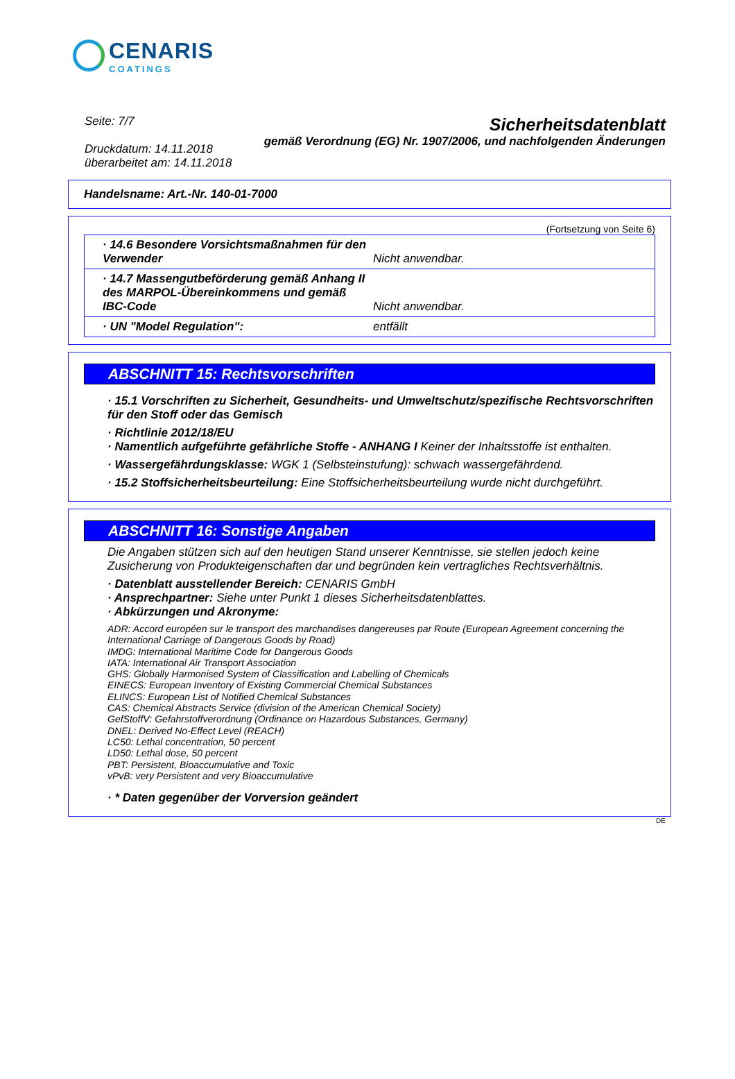CENARIS
COATINGS
Seite: 7/7
Druckdatum: 14.11.2018
überarbeitet am: 14.11.2018
Sicherheitsdatenblatt
gemäß Verordnung (EG) Nr. 1907/2006, und nachfolgenden Änderungen
Handelsname: Art.-Nr. 140-01-7000
(Fortsetzung von Seite 6)
· 14.6 Besondere Vorsichtsmaßnahmen für den Verwender
Nicht anwendbar.
· 14.7 Massengutbeförderung gemäß Anhang II des MARPOL-Übereinkommens und gemäß IBC-Code
Nicht anwendbar.
· UN "Model Regulation": entfällt
ABSCHNITT 15: Rechtsvorschriften
· 15.1 Vorschriften zu Sicherheit, Gesundheits- und Umweltschutz/spezifische Rechtsvorschriften für den Stoff oder das Gemisch
· Richtlinie 2012/18/EU
· Namentlich aufgeführte gefährliche Stoffe - ANHANG I Keiner der Inhaltsstoffe ist enthalten.
· Wassergefährdungsklasse: WGK 1 (Selbsteinstufung): schwach wassergefährdend.
· 15.2 Stoffsicherheitsbeurteilung: Eine Stoffsicherheitsbeurteilung wurde nicht durchgeführt.
ABSCHNITT 16: Sonstige Angaben
Die Angaben stützen sich auf den heutigen Stand unserer Kenntnisse, sie stellen jedoch keine Zusicherung von Produkteigenschaften dar und begründen kein vertragliches Rechtsverhältnis.
· Datenblatt ausstellender Bereich: CENARIS GmbH
· Ansprechpartner: Siehe unter Punkt 1 dieses Sicherheitsdatenblattes.
· Abkürzungen und Akronyme:
ADR: Accord européen sur le transport des marchandises dangereuses par Route (European Agreement concerning the International Carriage of Dangerous Goods by Road)
IMDG: International Maritime Code for Dangerous Goods
IATA: International Air Transport Association
GHS: Globally Harmonised System of Classification and Labelling of Chemicals
EINECS: European Inventory of Existing Commercial Chemical Substances
ELINCS: European List of Notified Chemical Substances
CAS: Chemical Abstracts Service (division of the American Chemical Society)
GefStoffV: Gefahrstoffverordnung (Ordinance on Hazardous Substances, Germany)
DNEL: Derived No-Effect Level (REACH)
LC50: Lethal concentration, 50 percent
LD50: Lethal dose, 50 percent
PBT: Persistent, Bioaccumulative and Toxic
vPvB: very Persistent and very Bioaccumulative
· * Daten gegenüber der Vorversion geändert
DE